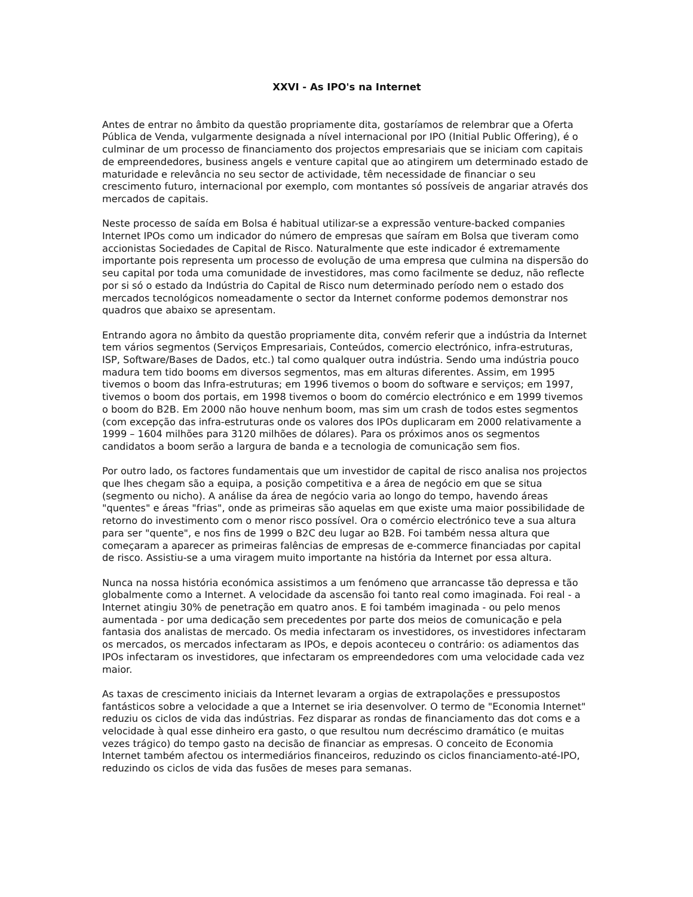XXVI - As IPO's na Internet
Antes de entrar no âmbito da questão propriamente dita, gostaríamos de relembrar que a Oferta Pública de Venda, vulgarmente designada a nível internacional por IPO (Initial Public Offering), é o culminar de um processo de financiamento dos projectos empresariais que se iniciam com capitais de empreendedores, business angels e venture capital que ao atingirem um determinado estado de maturidade e relevância no seu sector de actividade, têm necessidade de financiar o seu crescimento futuro, internacional por exemplo, com montantes só possíveis de angariar através dos mercados de capitais.
Neste processo de saída em Bolsa é habitual utilizar-se a expressão venture-backed companies Internet IPOs como um indicador do número de empresas que saíram em Bolsa que tiveram como accionistas Sociedades de Capital de Risco. Naturalmente que este indicador é extremamente importante pois representa um processo de evolução de uma empresa que culmina na dispersão do seu capital por toda uma comunidade de investidores, mas como facilmente se deduz, não reflecte por si só o estado da Indústria do Capital de Risco num determinado período nem o estado dos mercados tecnológicos nomeadamente o sector da Internet conforme podemos demonstrar nos quadros que abaixo se apresentam.
Entrando agora no âmbito da questão propriamente dita, convém referir que a indústria da Internet tem vários segmentos (Serviços Empresariais, Conteúdos, comercio electrónico, infra-estruturas, ISP, Software/Bases de Dados, etc.) tal como qualquer outra indústria. Sendo uma indústria pouco madura tem tido booms em diversos segmentos, mas em alturas diferentes. Assim, em 1995 tivemos o boom das Infra-estruturas; em 1996 tivemos o boom do software e serviços; em 1997, tivemos o boom dos portais, em 1998 tivemos o boom do comércio electrónico e em 1999 tivemos o boom do B2B. Em 2000 não houve nenhum boom, mas sim um crash de todos estes segmentos (com excepção das infra-estruturas onde os valores dos IPOs duplicaram em 2000 relativamente a 1999 – 1604 milhões para 3120 milhões de dólares). Para os próximos anos os segmentos candidatos a boom serão a largura de banda e a tecnologia de comunicação sem fios.
Por outro lado, os factores fundamentais que um investidor de capital de risco analisa nos projectos que lhes chegam são a equipa, a posição competitiva e a área de negócio em que se situa (segmento ou nicho). A análise da área de negócio varia ao longo do tempo, havendo áreas "quentes" e áreas "frias", onde as primeiras são aquelas em que existe uma maior possibilidade de retorno do investimento com o menor risco possível. Ora o comércio electrónico teve a sua altura para ser "quente", e nos fins de 1999 o B2C deu lugar ao B2B. Foi também nessa altura que começaram a aparecer as primeiras falências de empresas de e-commerce financiadas por capital de risco. Assistiu-se a uma viragem muito importante na história da Internet por essa altura.
Nunca na nossa história económica assistimos a um fenómeno que arrancasse tão depressa e tão globalmente como a Internet. A velocidade da ascensão foi tanto real como imaginada. Foi real - a Internet atingiu 30% de penetração em quatro anos. E foi também imaginada - ou pelo menos aumentada - por uma dedicação sem precedentes por parte dos meios de comunicação e pela fantasia dos analistas de mercado. Os media infectaram os investidores, os investidores infectaram os mercados, os mercados infectaram as IPOs, e depois aconteceu o contrário: os adiamentos das IPOs infectaram os investidores, que infectaram os empreendedores com uma velocidade cada vez maior.
As taxas de crescimento iniciais da Internet levaram a orgias de extrapolações e pressupostos fantásticos sobre a velocidade a que a Internet se iria desenvolver. O termo de "Economia Internet" reduziu os ciclos de vida das indústrias. Fez disparar as rondas de financiamento das dot coms e a velocidade à qual esse dinheiro era gasto, o que resultou num decréscimo dramático (e muitas vezes trágico) do tempo gasto na decisão de financiar as empresas. O conceito de Economia Internet também afectou os intermediários financeiros, reduzindo os ciclos financiamento-até-IPO, reduzindo os ciclos de vida das fusões de meses para semanas.